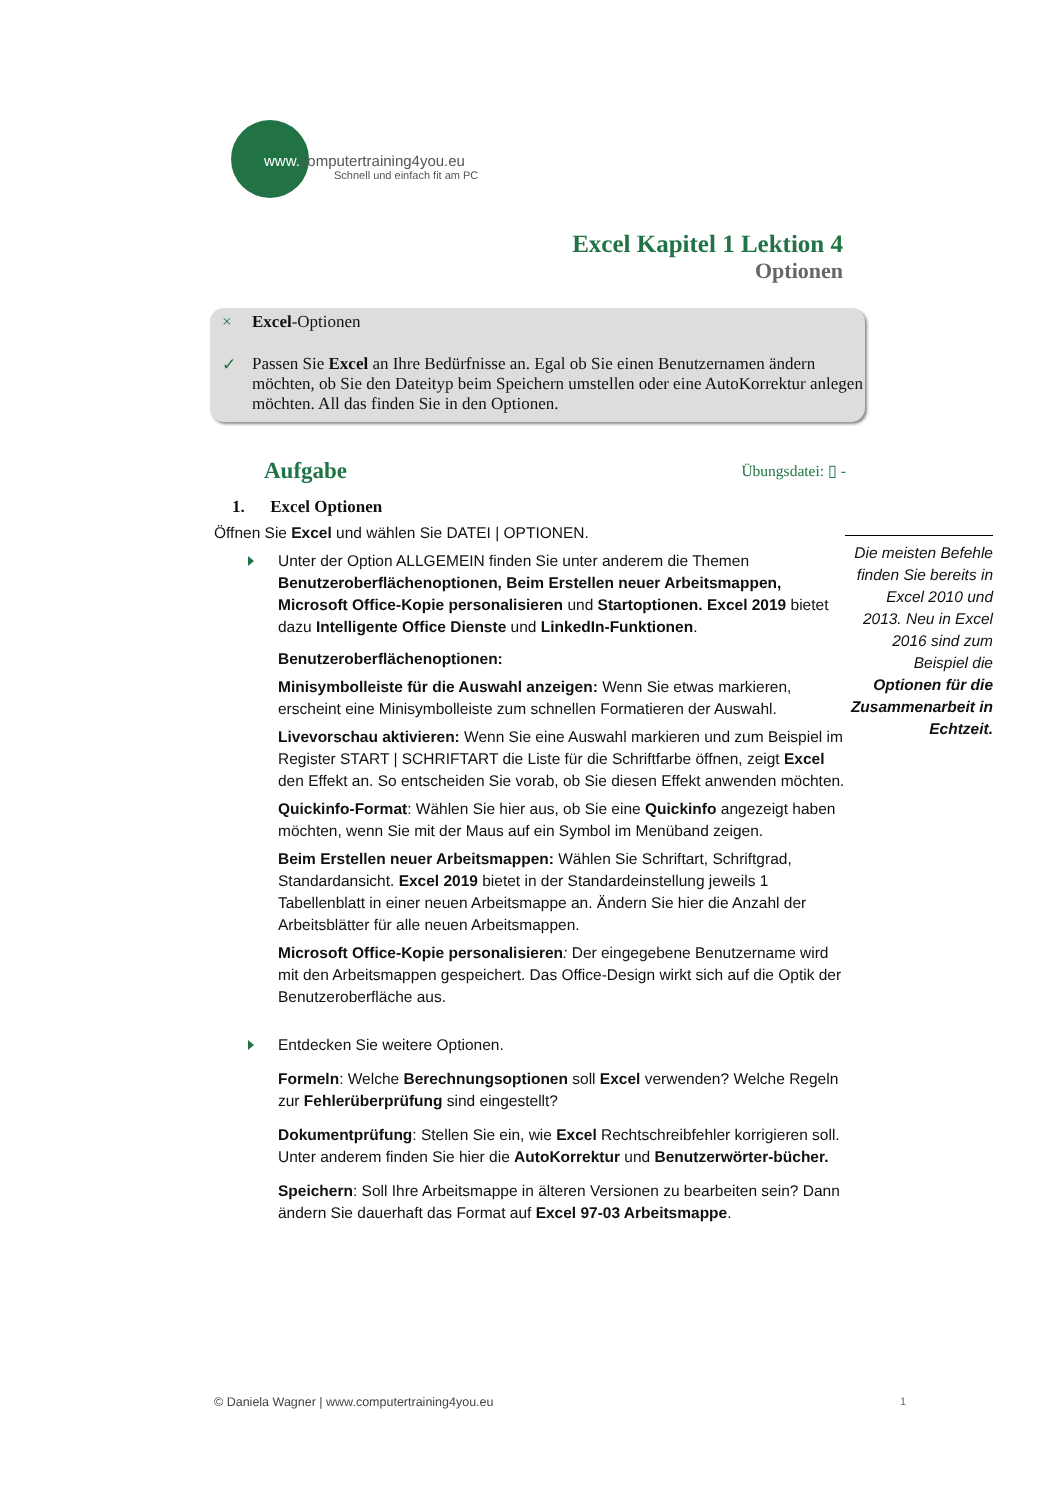www. computertraining4you.eu
Schnell und einfach fit am PC
Excel Kapitel 1 Lektion 4
Optionen
× Excel-Optionen
✓ Passen Sie Excel an Ihre Bedürfnisse an. Egal ob Sie einen Benutzernamen ändern möchten, ob Sie den Dateityp beim Speichern umstellen oder eine AutoKorrektur anlegen möchten. All das finden Sie in den Optionen.
Aufgabe Übungsdatei: ▯ -
1. Excel Optionen
Öffnen Sie Excel und wählen Sie DATEI | OPTIONEN.
Unter der Option ALLGEMEIN finden Sie unter anderem die Themen Benutzeroberflächenoptionen, Beim Erstellen neuer Arbeitsmappen, Microsoft Office-Kopie personalisieren und Startoptionen. Excel 2019 bietet dazu Intelligente Office Dienste und LinkedIn-Funktionen.
Benutzeroberflächenoptionen:
Minisymbolleiste für die Auswahl anzeigen: Wenn Sie etwas markieren, erscheint eine Minisymbolleiste zum schnellen Formatieren der Auswahl.
Livevorschau aktivieren: Wenn Sie eine Auswahl markieren und zum Beispiel im Register START | SCHRIFTART die Liste für die Schriftfarbe öffnen, zeigt Excel den Effekt an. So entscheiden Sie vorab, ob Sie diesen Effekt anwenden möchten.
Quickinfo-Format: Wählen Sie hier aus, ob Sie eine Quickinfo angezeigt haben möchten, wenn Sie mit der Maus auf ein Symbol im Menüband zeigen.
Beim Erstellen neuer Arbeitsmappen: Wählen Sie Schriftart, Schriftgrad, Standardansicht. Excel 2019 bietet in der Standardeinstellung jeweils 1 Tabellenblatt in einer neuen Arbeitsmappe an. Ändern Sie hier die Anzahl der Arbeitsblätter für alle neuen Arbeitsmappen.
Microsoft Office-Kopie personalisieren: Der eingegebene Benutzername wird mit den Arbeitsmappen gespeichert. Das Office-Design wirkt sich auf die Optik der Benutzeroberfläche aus.
Entdecken Sie weitere Optionen.
Formeln: Welche Berechnungsoptionen soll Excel verwenden? Welche Regeln zur Fehlerüberprüfung sind eingestellt?
Dokumentprüfung: Stellen Sie ein, wie Excel Rechtschreibfehler korrigieren soll. Unter anderem finden Sie hier die AutoKorrektur und Benutzerwörter-bücher.
Speichern: Soll Ihre Arbeitsmappe in älteren Versionen zu bearbeiten sein? Dann ändern Sie dauerhaft das Format auf Excel 97-03 Arbeitsmappe.
Die meisten Befehle finden Sie bereits in Excel 2010 und 2013. Neu in Excel 2016 sind zum Beispiel die Optionen für die Zusammenarbeit in Echtzeit.
© Daniela Wagner | www.computertraining4you.eu
1